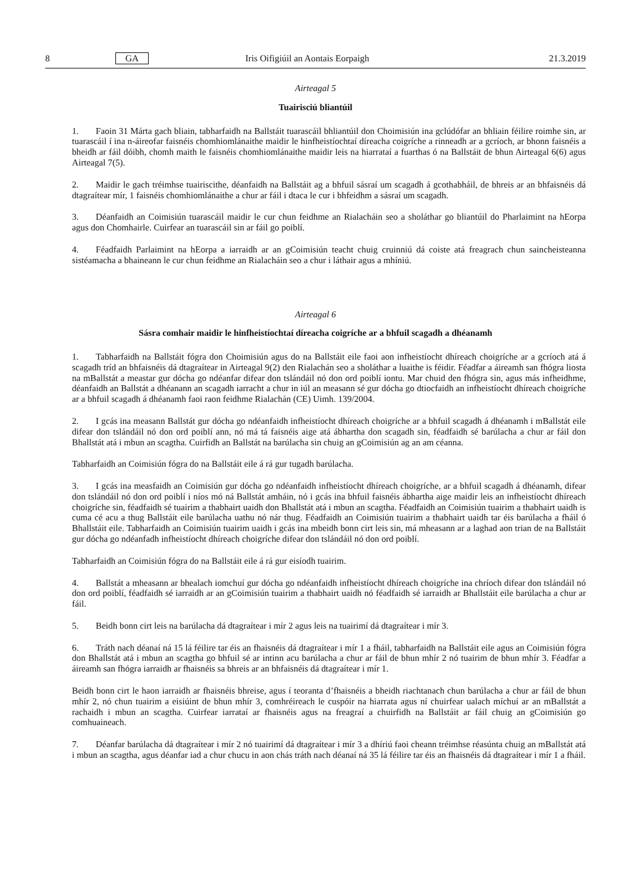8 GA Iris Oifigiúil an Aontais Eorpaigh 21.3.2019
Airteagal 5
Tuairisciú bliantúil
1. Faoin 31 Márta gach bliain, tabharfaidh na Ballstáit tuarascáil bhliantúil don Choimisiún ina gclúdófar an bhliain féilire roimhe sin, ar tuarascáil í ina n-áireofar faisnéis chomhiomlánaithe maidir le hinfheistíochtaí díreacha coigríche a rinneadh ar a gcríoch, ar bhonn faisnéis a bheidh ar fáil dóibh, chomh maith le faisnéis chomhiomlánaithe maidir leis na hiarrataí a fuarthas ó na Ballstáit de bhun Airteagal 6(6) agus Airteagal 7(5).
2. Maidir le gach tréimhse tuairiscithe, déanfaidh na Ballstáit ag a bhfuil sásraí um scagadh á gcothabháil, de bhreis ar an bhfaisnéis dá dtagraítear mír, 1 faisnéis chomhiomlánaithe a chur ar fáil i dtaca le cur i bhfeidhm a sásraí um scagadh.
3. Déanfaidh an Coimisiún tuarascáil maidir le cur chun feidhme an Rialacháin seo a sholáthar go bliantúil do Pharlaimint na hEorpa agus don Chomhairle. Cuirfear an tuarascáil sin ar fáil go poiblí.
4. Féadfaidh Parlaimint na hEorpa a iarraidh ar an gCoimisiún teacht chuig cruinniú dá coiste atá freagrach chun saincheisteanna sistéamacha a bhaineann le cur chun feidhme an Rialacháin seo a chur i láthair agus a mhíniú.
Airteagal 6
Sásra comhair maidir le hinfheistíochtaí díreacha coigríche ar a bhfuil scagadh a dhéanamh
1. Tabharfaidh na Ballstáit fógra don Choimisiún agus do na Ballstáit eile faoi aon infheistíocht dhíreach choigríche ar a gcríoch atá á scagadh tríd an bhfaisnéis dá dtagraítear in Airteagal 9(2) den Rialachán seo a sholáthar a luaithe is féidir. Féadfar a áireamh san fhógra liosta na mBallstát a meastar gur dócha go ndéanfar difear don tslándáil nó don ord poiblí iontu. Mar chuid den fhógra sin, agus más infheidhme, déanfaidh an Ballstát a dhéanann an scagadh iarracht a chur in iúl an measann sé gur dócha go dtiocfaidh an infheistíocht dhíreach choigríche ar a bhfuil scagadh á dhéanamh faoi raon feidhme Rialachán (CE) Uimh. 139/2004.
2. I gcás ina measann Ballstát gur dócha go ndéanfaidh infheistíocht dhíreach choigríche ar a bhfuil scagadh á dhéanamh i mBallstát eile difear don tslándáil nó don ord poiblí ann, nó má tá faisnéis aige atá ábhartha don scagadh sin, féadfaidh sé barúlacha a chur ar fáil don Bhallstát atá i mbun an scagtha. Cuirfidh an Ballstát na barúlacha sin chuig an gCoimisiún ag an am céanna.
Tabharfaidh an Coimisiún fógra do na Ballstáit eile á rá gur tugadh barúlacha.
3. I gcás ina measfaidh an Coimisiún gur dócha go ndéanfaidh infheistíocht dhíreach choigríche, ar a bhfuil scagadh á dhéanamh, difear don tslándáil nó don ord poiblí i níos mó ná Ballstát amháin, nó i gcás ina bhfuil faisnéis ábhartha aige maidir leis an infheistíocht dhíreach choigríche sin, féadfaidh sé tuairim a thabhairt uaidh don Bhallstát atá i mbun an scagtha. Féadfaidh an Coimisiún tuairim a thabhairt uaidh is cuma cé acu a thug Ballstáit eile barúlacha uathu nó nár thug. Féadfaidh an Coimisiún tuairim a thabhairt uaidh tar éis barúlacha a fháil ó Bhallstáit eile. Tabharfaidh an Coimisiún tuairim uaidh i gcás ina mbeidh bonn cirt leis sin, má mheasann ar a laghad aon trian de na Ballstáit gur dócha go ndéanfadh infheistíocht dhíreach choigríche difear don tslándáil nó don ord poiblí.
Tabharfaidh an Coimisiún fógra do na Ballstáit eile á rá gur eisíodh tuairim.
4. Ballstát a mheasann ar bhealach iomchuí gur dócha go ndéanfaidh infheistíocht dhíreach choigríche ina chríoch difear don tslándáil nó don ord poiblí, féadfaidh sé iarraidh ar an gCoimisiún tuairim a thabhairt uaidh nó féadfaidh sé iarraidh ar Bhallstáit eile barúlacha a chur ar fáil.
5. Beidh bonn cirt leis na barúlacha dá dtagraítear i mír 2 agus leis na tuairimí dá dtagraítear i mír 3.
6. Tráth nach déanaí ná 15 lá féilire tar éis an fhaisnéis dá dtagraítear i mír 1 a fháil, tabharfaidh na Ballstáit eile agus an Coimisiún fógra don Bhallstát atá i mbun an scagtha go bhfuil sé ar intinn acu barúlacha a chur ar fáil de bhun mhír 2 nó tuairim de bhun mhír 3. Féadfar a áireamh san fhógra iarraidh ar fhaisnéis sa bhreis ar an bhfaisnéis dá dtagraítear i mír 1.
Beidh bonn cirt le haon iarraidh ar fhaisnéis bhreise, agus í teoranta d’fhaisnéis a bheidh riachtanach chun barúlacha a chur ar fáil de bhun mhír 2, nó chun tuairim a eisiúint de bhun mhír 3, comhréireach le cuspóir na hiarrata agus ní chuirfear ualach míchuí ar an mBallstát a rachaidh i mbun an scagtha. Cuirfear iarrataí ar fhaisnéis agus na freagraí a chuirfidh na Ballstáit ar fáil chuig an gCoimisiún go comhuaineach.
7. Déanfar barúlacha dá dtagraítear i mír 2 nó tuairimí dá dtagraítear i mír 3 a dhíriú faoi cheann tréimhse réasúnta chuig an mBallstát atá i mbun an scagtha, agus déanfar iad a chur chucu in aon chás tráth nach déanaí ná 35 lá féilire tar éis an fhaisnéis dá dtagraítear i mír 1 a fháil.